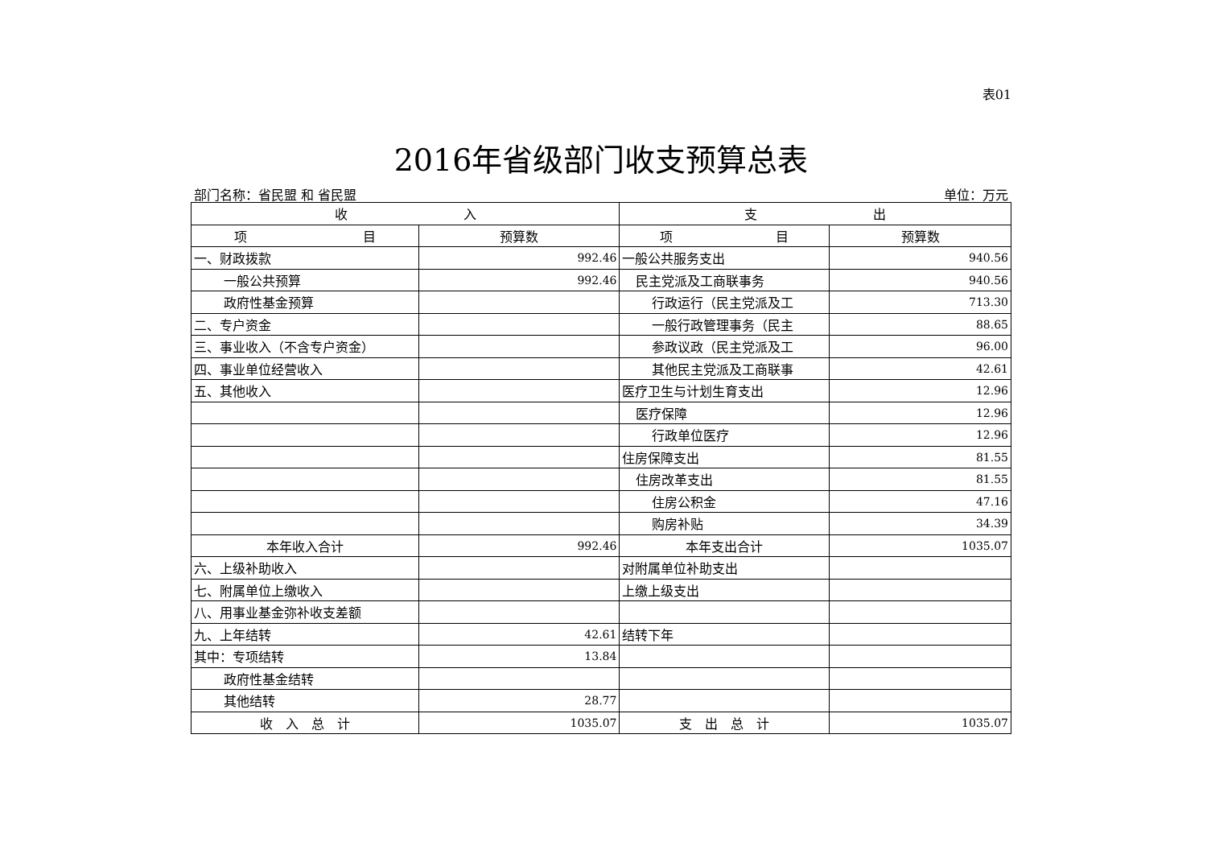表01
2016年省级部门收支预算总表
部门名称：省民盟 和 省民盟 单位：万元
| 收 入 | | 支 出 | |
| --- | --- | --- | --- |
| 项 目 | 预算数 | 项 目 | 预算数 |
| 一、财政拨款 | 992.46 | 一般公共服务支出 | 940.56 |
| 一般公共预算 | 992.46 | 民主党派及工商联事务 | 940.56 |
| 政府性基金预算 | | 行政运行（民主党派及工 | 713.30 |
| 二、专户资金 | | 一般行政管理事务（民主 | 88.65 |
| 三、事业收入（不含专户资金） | | 参政议政（民主党派及工 | 96.00 |
| 四、事业单位经营收入 | | 其他民主党派及工商联事 | 42.61 |
| 五、其他收入 | | 医疗卫生与计划生育支出 | 12.96 |
| | | 医疗保障 | 12.96 |
| | | 行政单位医疗 | 12.96 |
| | | 住房保障支出 | 81.55 |
| | | 住房改革支出 | 81.55 |
| | | 住房公积金 | 47.16 |
| | | 购房补贴 | 34.39 |
| 本年收入合计 | 992.46 | 本年支出合计 | 1035.07 |
| 六、上级补助收入 | | 对附属单位补助支出 | |
| 七、附属单位上缴收入 | | 上缴上级支出 | |
| 八、用事业基金弥补收支差额 | | | |
| 九、上年结转 | 42.61 | 结转下年 | |
| 其中：专项结转 | 13.84 | | |
| 政府性基金结转 | | | |
| 其他结转 | 28.77 | | |
| 收 入 总 计 | 1035.07 | 支 出 总 计 | 1035.07 |